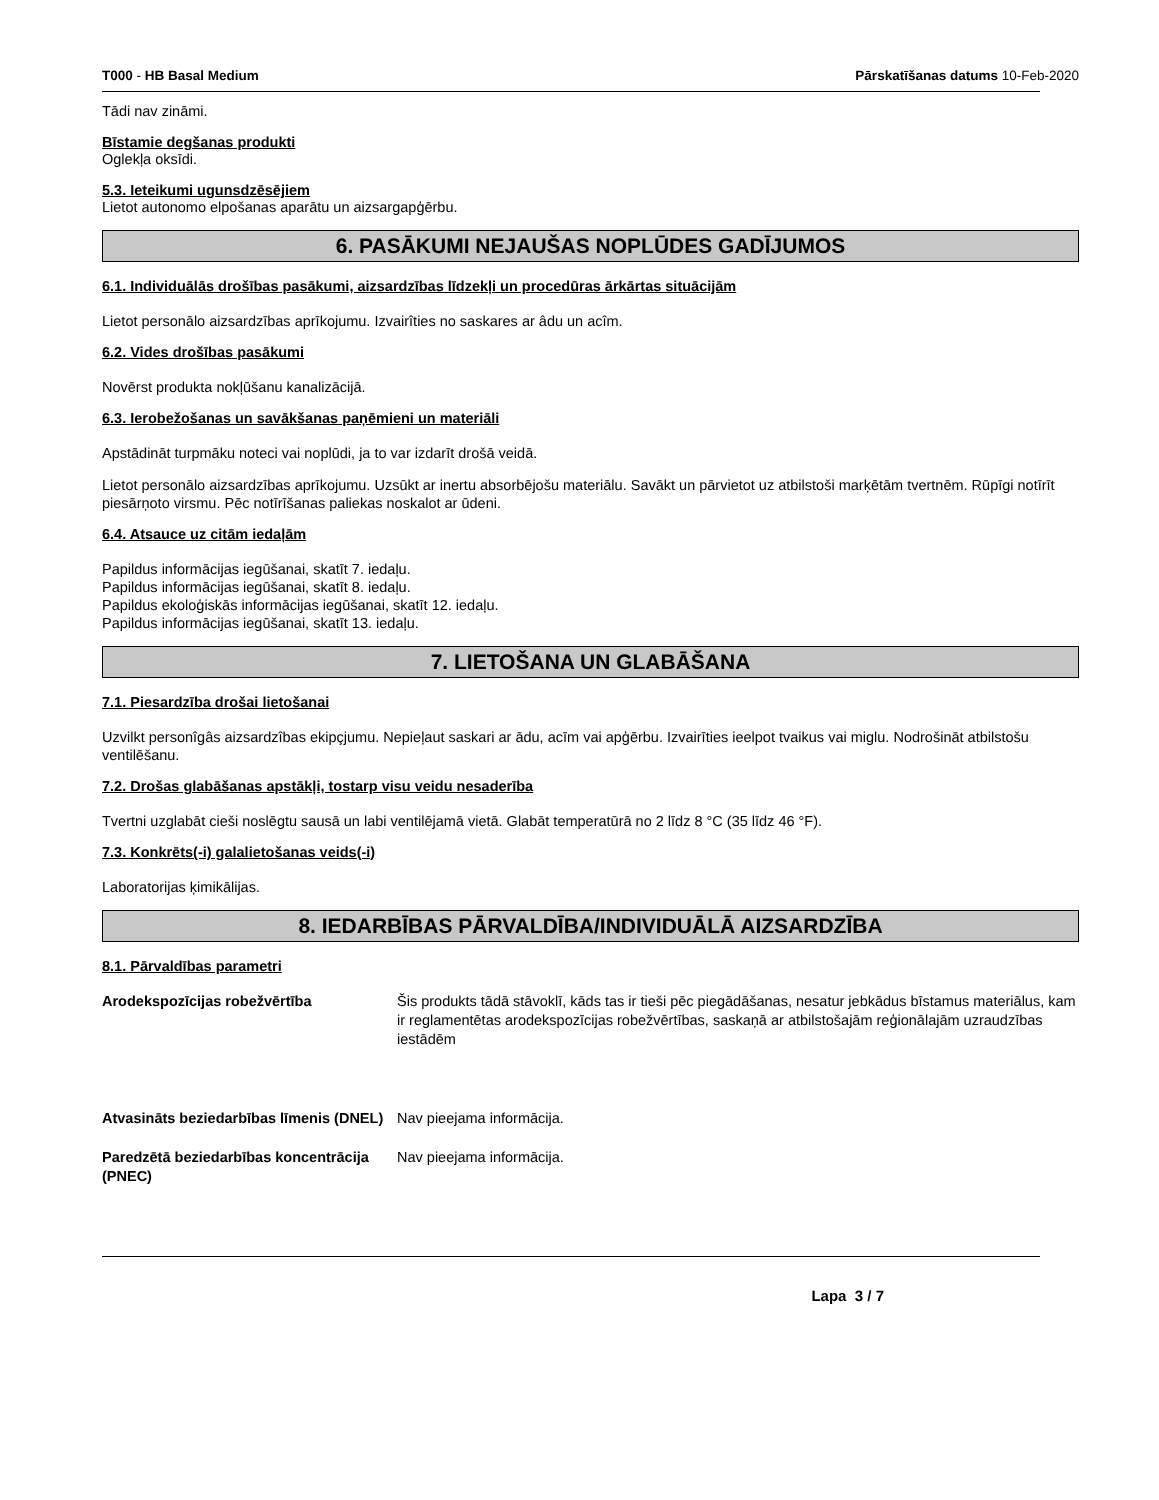T000 - HB Basal Medium Pārskatīšanas datums 10-Feb-2020
Tādi nav zināmi.
Bīstamie degšanas produkti
Oglekļa oksīdi.
5.3. Ieteikumi ugunsdzēsējiem
Lietot autonomo elpošanas aparātu un aizsargapģērbu.
6. PASĀKUMI NEJAUŠAS NOPLŪDES GADĪJUMOS
6.1. Individuālās drošības pasākumi, aizsardzības līdzekļi un procedūras ārkārtas situācijām
Lietot personālo aizsardzības aprīkojumu. Izvairîties no saskares ar âdu un acîm.
6.2. Vides drošības pasākumi
Novērst produkta nokļūšanu kanalizācijā.
6.3. Ierobežošanas un savākšanas paņēmieni un materiāli
Apstādināt turpmāku noteci vai noplūdi, ja to var izdarīt drošā veidā.
Lietot personālo aizsardzības aprīkojumu. Uzsūkt ar inertu absorbējošu materiālu. Savākt un pārvietot uz atbilstoši marķētām tvertnēm. Rūpīgi notīrīt piesārņoto virsmu. Pēc notīrīšanas paliekas noskalot ar ūdeni.
6.4. Atsauce uz citām iedaļām
Papildus informācijas iegūšanai, skatīt 7. iedaļu.
Papildus informācijas iegūšanai, skatīt 8. iedaļu.
Papildus ekoloģiskās informācijas iegūšanai, skatīt 12. iedaļu.
Papildus informācijas iegūšanai, skatīt 13. iedaļu.
7. LIETOŠANA UN GLABĀŠANA
7.1. Piesardzība drošai lietošanai
Uzvilkt personîgâs aizsardzîbas ekipçjumu. Nepieļaut saskari ar ādu, acīm vai apģērbu. Izvairīties ieelpot tvaikus vai miglu. Nodrošināt atbilstošu ventilēšanu.
7.2. Drošas glabāšanas apstākļi, tostarp visu veidu nesaderība
Tvertni uzglabāt cieši noslēgtu sausā un labi ventilējamā vietā. Glabāt temperatūrā no 2 līdz 8 °C (35 līdz 46 °F).
7.3. Konkrēts(-i) galalietošanas veids(-i)
Laboratorijas ķimikālijas.
8. IEDARBĪBAS PĀRVALDĪBA/INDIVIDUĀLĀ AIZSARDZĪBA
8.1. Pārvaldības parametri
Arodekspozīcijas robežvērtība Šis produkts tādā stāvoklī, kāds tas ir tieši pēc piegādāšanas, nesatur jebkādus bīstamus materiālus, kam ir reglamentētas arodekspozīcijas robežvērtības, saskaņā ar atbilstošajām reģionālajām uzraudzības iestādēm
Atvasināts beziedarbības līmenis (DNEL) Nav pieejama informācija.
Paredzētā beziedarbības koncentrācija (PNEC) Nav pieejama informācija.
Lapa 3 / 7